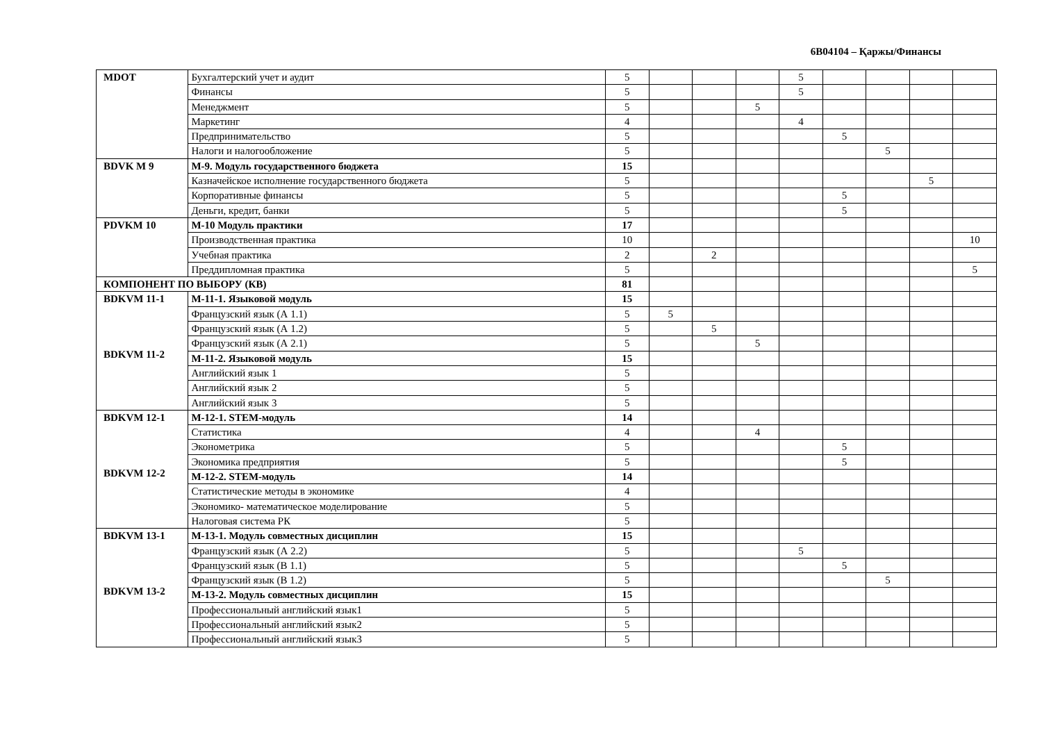6B04104 – Қаржы/Финансы
| MDOT | Бухгалтерский учет и аудит | 5 | | | | 5 | | | | |
| | Финансы | 5 | | | | 5 | | | | |
| | Менеджмент | 5 | | | 5 | | | | | |
| | Маркетинг | 4 | | | | 4 | | | | |
| | Предпринимательство | 5 | | | | | 5 | | | |
| | Налоги и налогообложение | 5 | | | | | | 5 | | |
| BDVK M 9 | М-9. Модуль государственного бюджета | 15 | | | | | | | | |
| | Казначейское исполнение государственного бюджета | 5 | | | | | | | 5 | |
| | Корпоративные финансы | 5 | | | | | 5 | | | |
| | Деньги, кредит, банки | 5 | | | | | 5 | | | |
| PDVKM 10 | М-10 Модуль практики | 17 | | | | | | | | |
| | Производственная практика | 10 | | | | | | | | 10 |
| | Учебная практика | 2 | | 2 | | | | | | |
| | Преддипломная практика | 5 | | | | | | | | 5 |
| КОМПОНЕНТ ПО ВЫБОРУ (КВ) | | 81 | | | | | | | | |
| BDKVM 11-1 BDKVM 11-2 | М-11-1. Языковой модуль | 15 | | | | | | | | |
| | Французский язык (А 1.1) | 5 | 5 | | | | | | | |
| | Французский язык (А 1.2) | 5 | | 5 | | | | | | |
| | Французский язык (А 2.1) | 5 | | | 5 | | | | | |
| | М-11-2. Языковой модуль | 15 | | | | | | | | |
| | Английский язык 1 | 5 | | | | | | | | |
| | Английский язык 2 | 5 | | | | | | | | |
| | Английский язык 3 | 5 | | | | | | | | |
| BDKVM 12-1 BDKVM 12-2 | М-12-1. STEM-модуль | 14 | | | | | | | | |
| | Статистика | 4 | | | 4 | | | | | |
| | Эконометрика | 5 | | | | | 5 | | | |
| | Экономика предприятия | 5 | | | | | 5 | | | |
| | М-12-2. STEM-модуль | 14 | | | | | | | | |
| | Статистические методы в экономике | 4 | | | | | | | | |
| | Экономико- математическое моделирование | 5 | | | | | | | | |
| | Налоговая система РК | 5 | | | | | | | | |
| BDKVM 13-1 BDKVM 13-2 | М-13-1. Модуль совместных дисциплин | 15 | | | | | | | | |
| | Французский язык (А 2.2) | 5 | | | | 5 | | | | |
| | Французский язык (В 1.1) | 5 | | | | | 5 | | | |
| | Французский язык (В 1.2) | 5 | | | | | | 5 | | |
| | М-13-2. Модуль совместных дисциплин | 15 | | | | | | | | |
| | Профессиональный английский язык1 | 5 | | | | | | | | |
| | Профессиональный английский язык2 | 5 | | | | | | | | |
| | Профессиональный английский язык3 | 5 | | | | | | | | |